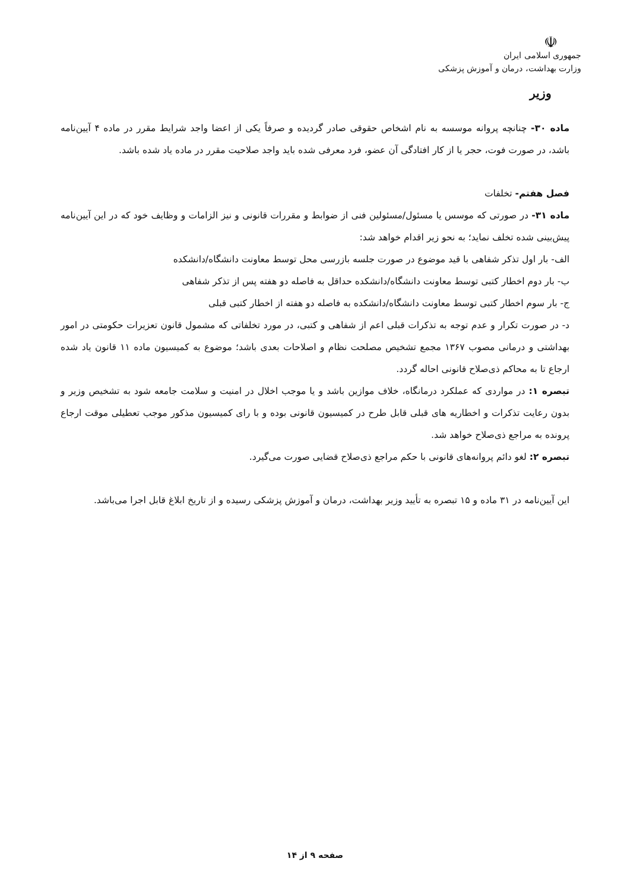☫
جمهوری اسلامی ایران
وزارت بهداشت، درمان و آموزش پزشکی
وزیر
ماده ۳۰- چنانچه پروانه موسسه به نام اشخاص حقوقی صادر گردیده و صرفاً یکی از اعضا واجد شرایط مقرر در ماده ۴ آیین‌نامه باشد، در صورت فوت، حجر یا از کار افتادگی آن عضو، فرد معرفی شده باید واجد صلاحیت مقرر در ماده یاد شده باشد.
فصل هفتم- تخلفات
ماده ۳۱- در صورتی که موسس یا مسئول/مسئولین فنی از ضوابط و مقررات قانونی و نیز الزامات و وظایف خود که در این آیین‌نامه پیش‌بینی شده تخلف نماید؛ به نحو زیر اقدام خواهد شد:
الف- بار اول تذکر شفاهی با قید موضوع در صورت جلسه بازرسی محل توسط معاونت دانشگاه/دانشکده
ب- بار دوم اخطار کتبی توسط معاونت دانشگاه/دانشکده حداقل به فاصله دو هفته پس از تذکر شفاهی
ج- بار سوم اخطار کتبی توسط معاونت دانشگاه/دانشکده به فاصله دو هفته از اخطار کتبی قبلی
د- در صورت تکرار و عدم توجه به تذکرات قبلی اعم از شفاهی و کتبی، در مورد تخلفاتی که مشمول قانون تعزیرات حکومتی در امور بهداشتی و درمانی مصوب ۱۳۶۷ مجمع تشخیص مصلحت نظام و اصلاحات بعدی باشد؛ موضوع به کمیسیون ماده ۱۱ قانون یاد شده ارجاع تا به محاکم ذی‌صلاح قانونی احاله گردد.
تبصره ۱: در مواردی که عملکرد درمانگاه، خلاف موازین باشد و یا موجب اخلال در امنیت و سلامت جامعه شود به تشخیص وزیر و بدون رعایت تذکرات و اخطاریه های قبلی قابل طرح در کمیسیون قانونی بوده و با رای کمیسیون مذکور موجب تعطیلی موقت ارجاع پرونده به مراجع ذی‌صلاح خواهد شد.
تبصره ۲: لغو دائم پروانه‌های قانونی با حکم مراجع ذی‌صلاح قضایی صورت می‌گیرد.
این آیین‌نامه در ۳۱ ماده و ۱۵ تبصره به تأیید وزیر بهداشت، درمان و آموزش پزشکی رسیده و از تاریخ ابلاغ قابل اجرا می‌باشد.
صفحه ۹ از ۱۴